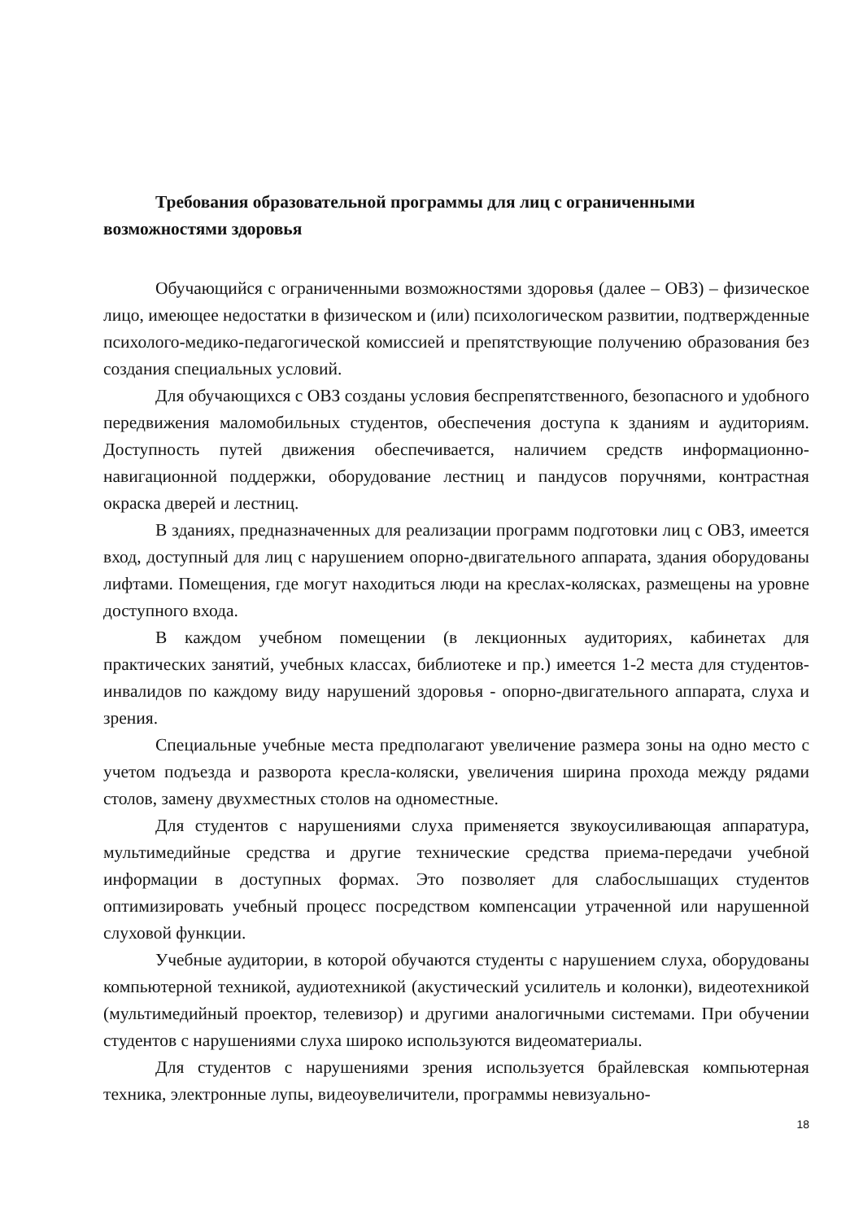Требования образовательной программы для лиц с ограниченными возможностями здоровья
Обучающийся с ограниченными возможностями здоровья (далее – ОВЗ) – физическое лицо, имеющее недостатки в физическом и (или) психологическом развитии, подтвержденные психолого-медико-педагогической комиссией и препятствующие получению образования без создания специальных условий.
Для обучающихся с ОВЗ созданы условия беспрепятственного, безопасного и удобного передвижения маломобильных студентов, обеспечения доступа к зданиям и аудиториям. Доступность путей движения обеспечивается, наличием средств информационно-навигационной поддержки, оборудование лестниц и пандусов поручнями, контрастная окраска дверей и лестниц.
В зданиях, предназначенных для реализации программ подготовки лиц с ОВЗ, имеется вход, доступный для лиц с нарушением опорно-двигательного аппарата, здания оборудованы лифтами. Помещения, где могут находиться люди на креслах-колясках, размещены на уровне доступного входа.
В каждом учебном помещении (в лекционных аудиториях, кабинетах для практических занятий, учебных классах, библиотеке и пр.) имеется 1-2 места для студентов-инвалидов по каждому виду нарушений здоровья - опорно-двигательного аппарата, слуха и зрения.
Специальные учебные места предполагают увеличение размера зоны на одно место с учетом подъезда и разворота кресла-коляски, увеличения ширина прохода между рядами столов, замену двухместных столов на одноместные.
Для студентов с нарушениями слуха применяется звукоусиливающая аппаратура, мультимедийные средства и другие технические средства приема-передачи учебной информации в доступных формах. Это позволяет для слабослышащих студентов оптимизировать учебный процесс посредством компенсации утраченной или нарушенной слуховой функции.
Учебные аудитории, в которой обучаются студенты с нарушением слуха, оборудованы компьютерной техникой, аудиотехникой (акустический усилитель и колонки), видеотехникой (мультимедийный проектор, телевизор) и другими аналогичными системами. При обучении студентов с нарушениями слуха широко используются видеоматериалы.
Для студентов с нарушениями зрения используется брайлевская компьютерная техника, электронные лупы, видеоувеличители, программы невизуально-
18